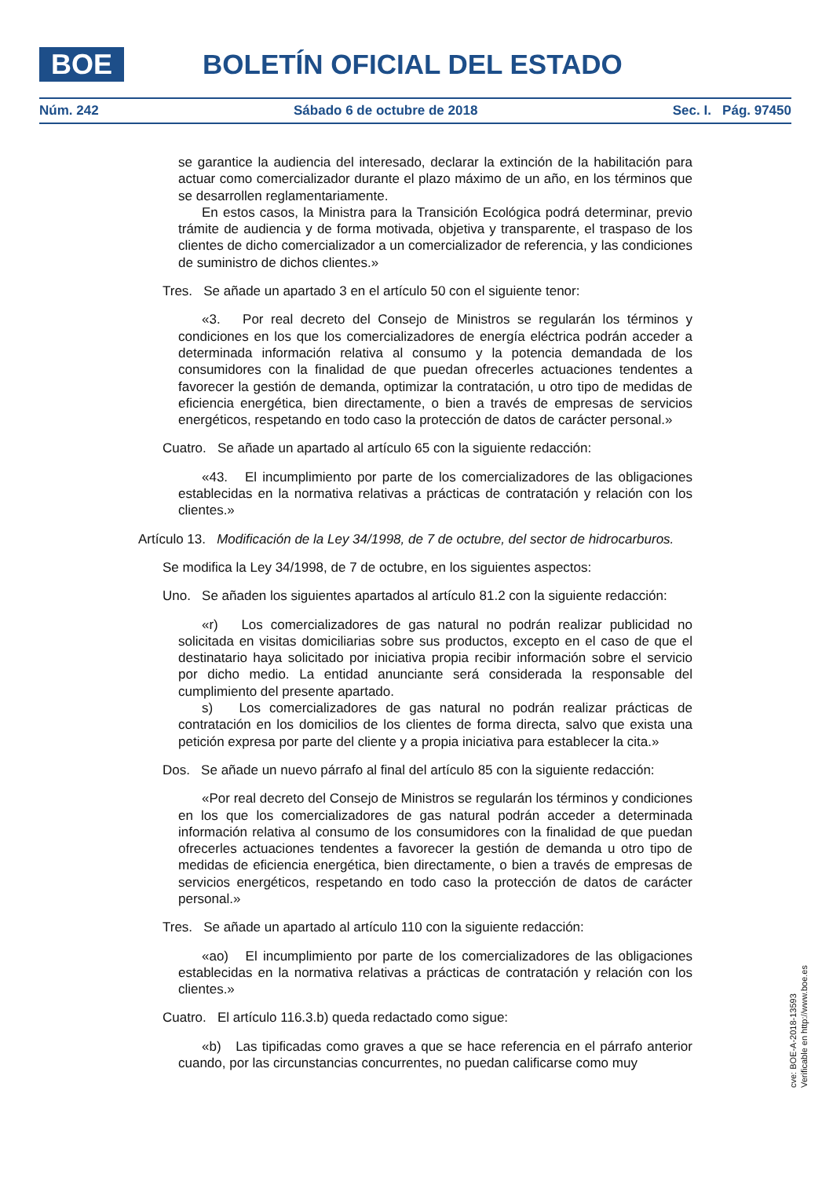BOE BOLETÍN OFICIAL DEL ESTADO
Núm. 242 Sábado 6 de octubre de 2018 Sec. I. Pág. 97450
se garantice la audiencia del interesado, declarar la extinción de la habilitación para actuar como comercializador durante el plazo máximo de un año, en los términos que se desarrollen reglamentariamente.
En estos casos, la Ministra para la Transición Ecológica podrá determinar, previo trámite de audiencia y de forma motivada, objetiva y transparente, el traspaso de los clientes de dicho comercializador a un comercializador de referencia, y las condiciones de suministro de dichos clientes.»
Tres. Se añade un apartado 3 en el artículo 50 con el siguiente tenor:
«3. Por real decreto del Consejo de Ministros se regularán los términos y condiciones en los que los comercializadores de energía eléctrica podrán acceder a determinada información relativa al consumo y la potencia demandada de los consumidores con la finalidad de que puedan ofrecerles actuaciones tendentes a favorecer la gestión de demanda, optimizar la contratación, u otro tipo de medidas de eficiencia energética, bien directamente, o bien a través de empresas de servicios energéticos, respetando en todo caso la protección de datos de carácter personal.»
Cuatro. Se añade un apartado al artículo 65 con la siguiente redacción:
«43. El incumplimiento por parte de los comercializadores de las obligaciones establecidas en la normativa relativas a prácticas de contratación y relación con los clientes.»
Artículo 13. Modificación de la Ley 34/1998, de 7 de octubre, del sector de hidrocarburos.
Se modifica la Ley 34/1998, de 7 de octubre, en los siguientes aspectos:
Uno. Se añaden los siguientes apartados al artículo 81.2 con la siguiente redacción:
«r) Los comercializadores de gas natural no podrán realizar publicidad no solicitada en visitas domiciliarias sobre sus productos, excepto en el caso de que el destinatario haya solicitado por iniciativa propia recibir información sobre el servicio por dicho medio. La entidad anunciante será considerada la responsable del cumplimiento del presente apartado.
s) Los comercializadores de gas natural no podrán realizar prácticas de contratación en los domicilios de los clientes de forma directa, salvo que exista una petición expresa por parte del cliente y a propia iniciativa para establecer la cita.»
Dos. Se añade un nuevo párrafo al final del artículo 85 con la siguiente redacción:
«Por real decreto del Consejo de Ministros se regularán los términos y condiciones en los que los comercializadores de gas natural podrán acceder a determinada información relativa al consumo de los consumidores con la finalidad de que puedan ofrecerles actuaciones tendentes a favorecer la gestión de demanda u otro tipo de medidas de eficiencia energética, bien directamente, o bien a través de empresas de servicios energéticos, respetando en todo caso la protección de datos de carácter personal.»
Tres. Se añade un apartado al artículo 110 con la siguiente redacción:
«ao) El incumplimiento por parte de los comercializadores de las obligaciones establecidas en la normativa relativas a prácticas de contratación y relación con los clientes.»
Cuatro. El artículo 116.3.b) queda redactado como sigue:
«b) Las tipificadas como graves a que se hace referencia en el párrafo anterior cuando, por las circunstancias concurrentes, no puedan calificarse como muy
cve: BOE-A-2018-13593
Verificable en http://www.boe.es